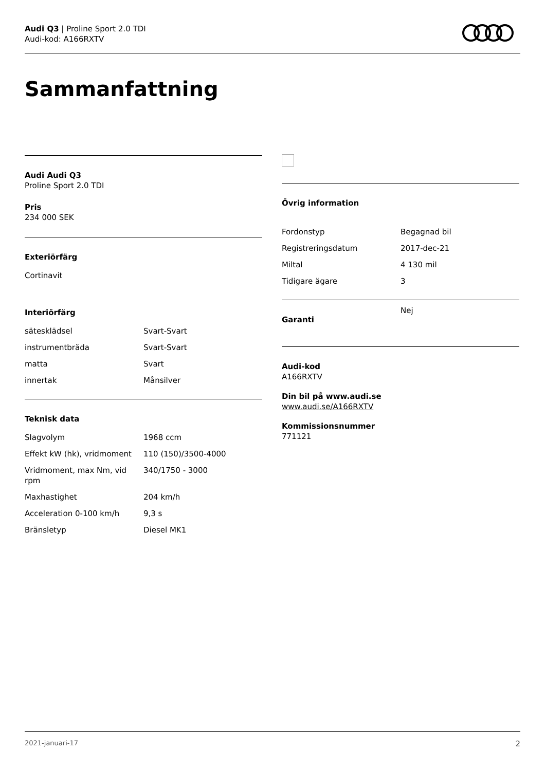Audi Q3 | Proline Sport 2.0 TDI
Audi-kod: A166RXTV
Sammanfattning
Audi Audi Q3
Proline Sport 2.0 TDI
Pris
234 000 SEK
Exteriörfärg
Cortinavit
Interiörfärg
| sätesklädsel | Svart-Svart |
| instrumentbräda | Svart-Svart |
| matta | Svart |
| innertak | Månsilver |
Teknisk data
| Slagvolym | 1968 ccm |
| Effekt kW (hk), vridmoment | 110 (150)/3500-4000 |
| Vridmoment, max Nm, vid rpm | 340/1750 - 3000 |
| Maxhastighet | 204 km/h |
| Acceleration 0-100 km/h | 9,3 s |
| Bränsletyp | Diesel MK1 |
Övrig information
| Fordonstyp | Begagnad bil |
| Registreringsdatum | 2017-dec-21 |
| Miltal | 4 130 mil |
| Tidigare ägare | 3 |
| Garanti | Nej |
Audi-kod
A166RXTV
Din bil på www.audi.se
www.audi.se/A166RXTV
Kommissionsnummer
771121
2021-januari-17 2